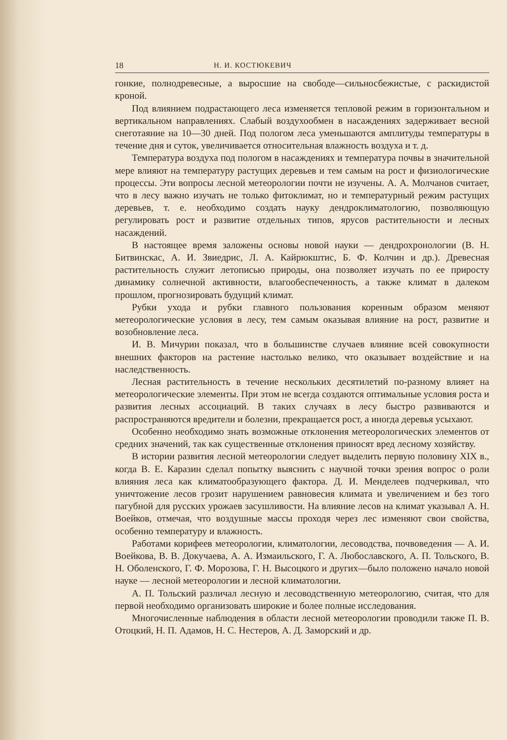18 Н. И. КОСТЮКЕВИЧ
гонкие, полнодревесные, а выросшие на свободе—сильносбежистые, с раскидистой кроной.
Под влиянием подрастающего леса изменяется тепловой режим в горизонтальном и вертикальном направлениях. Слабый воздухообмен в насаждениях задерживает весной снеготаяние на 10—30 дней. Под пологом леса уменьшаются амплитуды температуры в течение дня и суток, увеличивается относительная влажность воздуха и т. д.
Температура воздуха под пологом в насаждениях и температура почвы в значительной мере влияют на температуру растущих деревьев и тем самым на рост и физиологические процессы. Эти вопросы лесной метеорологии почти не изучены. А. А. Молчанов считает, что в лесу важно изучать не только фитоклимат, но и температурный режим растущих деревьев, т. е. необходимо создать науку дендроклиматологию, позволяющую регулировать рост и развитие отдельных типов, ярусов растительности и лесных насаждений.
В настоящее время заложены основы новой науки — дендрохронологии (В. Н. Битвинскас, А. И. Звиедрис, Л. А. Кайрюкштис, Б. Ф. Колчин и др.). Древесная растительность служит летописью природы, она позволяет изучать по ее приросту динамику солнечной активности, влагообеспеченность, а также климат в далеком прошлом, прогнозировать будущий климат.
Рубки ухода и рубки главного пользования коренным образом меняют метеорологические условия в лесу, тем самым оказывая влияние на рост, развитие и возобновление леса.
И. В. Мичурин показал, что в большинстве случаев влияние всей совокупности внешних факторов на растение настолько велико, что оказывает воздействие и на наследственность.
Лесная растительность в течение нескольких десятилетий по-разному влияет на метеорологические элементы. При этом не всегда создаются оптимальные условия роста и развития лесных ассоциаций. В таких случаях в лесу быстро развиваются и распространяются вредители и болезни, прекращается рост, а иногда деревья усыхают.
Особенно необходимо знать возможные отклонения метеорологических элементов от средних значений, так как существенные отклонения приносят вред лесному хозяйству.
В истории развития лесной метеорологии следует выделить первую половину XIX в., когда В. Е. Каразин сделал попытку выяснить с научной точки зрения вопрос о роли влияния леса как климатообразующего фактора. Д. И. Менделеев подчеркивал, что уничтожение лесов грозит нарушением равновесия климата и увеличением и без того пагубной для русских урожаев засушливости. На влияние лесов на климат указывал А. Н. Воейков, отмечая, что воздушные массы проходя через лес изменяют свои свойства, особенно температуру и влажность.
Работами корифеев метеорологии, климатологии, лесоводства, почвоведения — А. И. Воейкова, В. В. Докучаева, А. А. Измаильского, Г. А. Любославского, А. П. Тольского, В. Н. Оболенского, Г. Ф. Морозова, Г. Н. Высоцкого и других—было положено начало новой науке — лесной метеорологии и лесной климатологии.
А. П. Тольский различал лесную и лесоводственную метеорологию, считая, что для первой необходимо организовать широкие и более полные исследования.
Многочисленные наблюдения в области лесной метеорологии проводили также П. В. Отоцкий, Н. П. Адамов, Н. С. Нестеров, А. Д. Заморский и др.